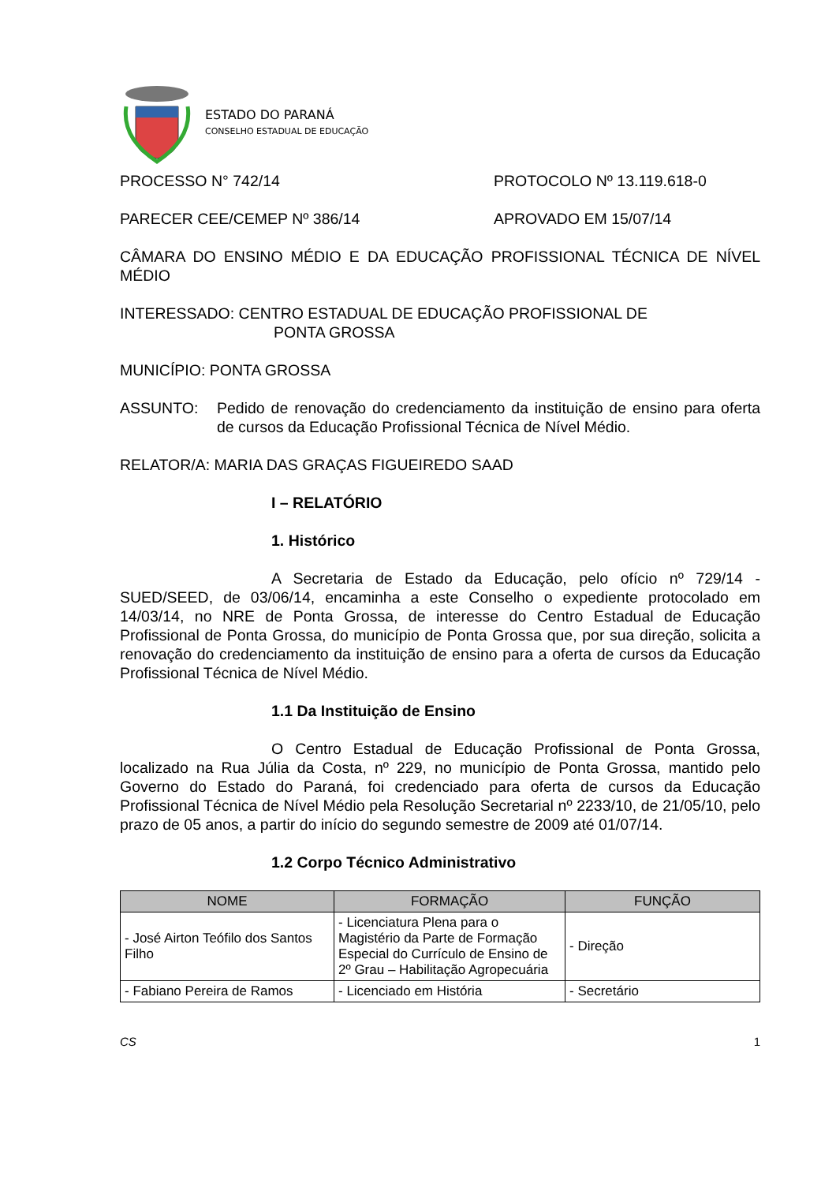ESTADO DO PARANÁ
CONSELHO ESTADUAL DE EDUCAÇÃO
PROCESSO N° 742/14 PROTOCOLO Nº 13.119.618-0
PARECER CEE/CEMEP Nº 386/14 APROVADO EM 15/07/14
CÂMARA DO ENSINO MÉDIO E DA EDUCAÇÃO PROFISSIONAL TÉCNICA DE NÍVEL MÉDIO
INTERESSADO: CENTRO ESTADUAL DE EDUCAÇÃO PROFISSIONAL DE
PONTA GROSSA
MUNICÍPIO: PONTA GROSSA
ASSUNTO: Pedido de renovação do credenciamento da instituição de ensino para oferta de cursos da Educação Profissional Técnica de Nível Médio.
RELATOR/A: MARIA DAS GRAÇAS FIGUEIREDO SAAD
I – RELATÓRIO
1. Histórico
A Secretaria de Estado da Educação, pelo ofício nº 729/14 -SUED/SEED, de 03/06/14, encaminha a este Conselho o expediente protocolado em 14/03/14, no NRE de Ponta Grossa, de interesse do Centro Estadual de Educação Profissional de Ponta Grossa, do município de Ponta Grossa que, por sua direção, solicita a renovação do credenciamento da instituição de ensino para a oferta de cursos da Educação Profissional Técnica de Nível Médio.
1.1 Da Instituição de Ensino
O Centro Estadual de Educação Profissional de Ponta Grossa, localizado na Rua Júlia da Costa, nº 229, no município de Ponta Grossa, mantido pelo Governo do Estado do Paraná, foi credenciado para oferta de cursos da Educação Profissional Técnica de Nível Médio pela Resolução Secretarial nº 2233/10, de 21/05/10, pelo prazo de 05 anos, a partir do início do segundo semestre de 2009 até 01/07/14.
1.2 Corpo Técnico Administrativo
| NOME | FORMAÇÃO | FUNÇÃO |
| --- | --- | --- |
| - José Airton Teófilo dos Santos Filho | - Licenciatura Plena para o Magistério da Parte de Formação Especial do Currículo de Ensino de 2º Grau – Habilitação Agropecuária | - Direção |
| - Fabiano Pereira de Ramos | - Licenciado em História | - Secretário |
CS 1